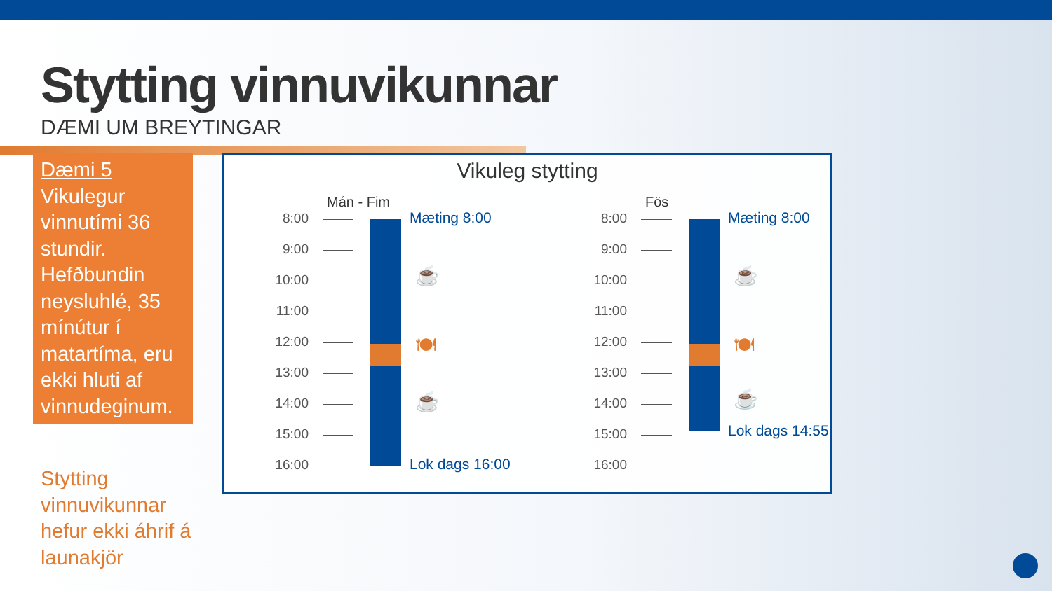Stytting vinnuvikunnar
DÆMI UM BREYTINGAR
Dæmi 5
Vikulegur vinnutími 36 stundir. Hefðbundin neysluhlé, 35 mínútur í matartíma, eru ekki hluti af vinnudeginum.
Stytting vinnuvikunnar hefur ekki áhrif á launakjör
Vikuleg stytting
Mán - Fim
8:00
9:00
10:00
11:00
12:00
13:00
14:00
15:00
16:00
Mæting 8:00
☕
🍽
☕
Lok dags 16:00
Fös
8:00
9:00
10:00
11:00
12:00
13:00
14:00
15:00
16:00
Mæting 8:00
☕
🍽
☕
Lok dags 14:55